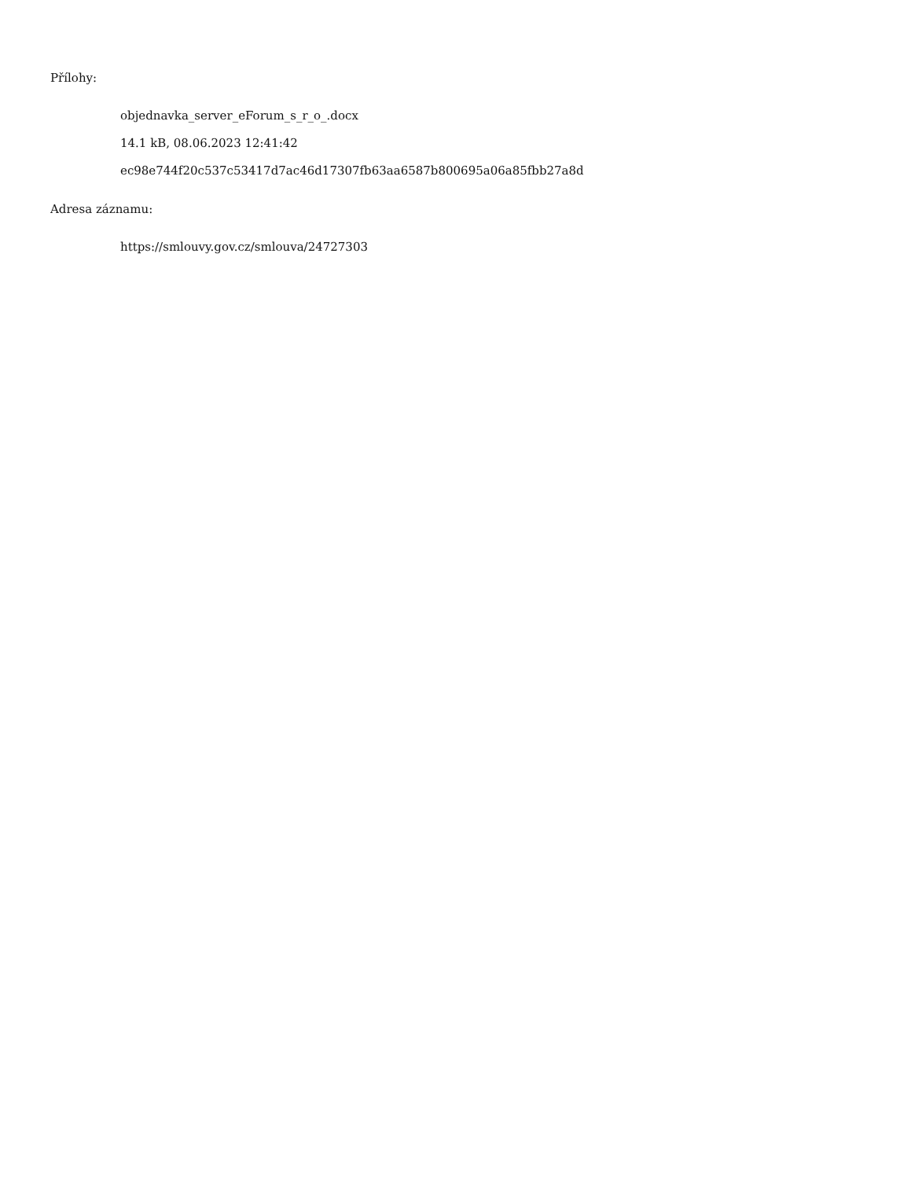Přílohy:
objednavka_server_eForum_s_r_o_.docx
14.1 kB, 08.06.2023 12:41:42
ec98e744f20c537c53417d7ac46d17307fb63aa6587b800695a06a85fbb27a8d
Adresa záznamu:
https://smlouvy.gov.cz/smlouva/24727303